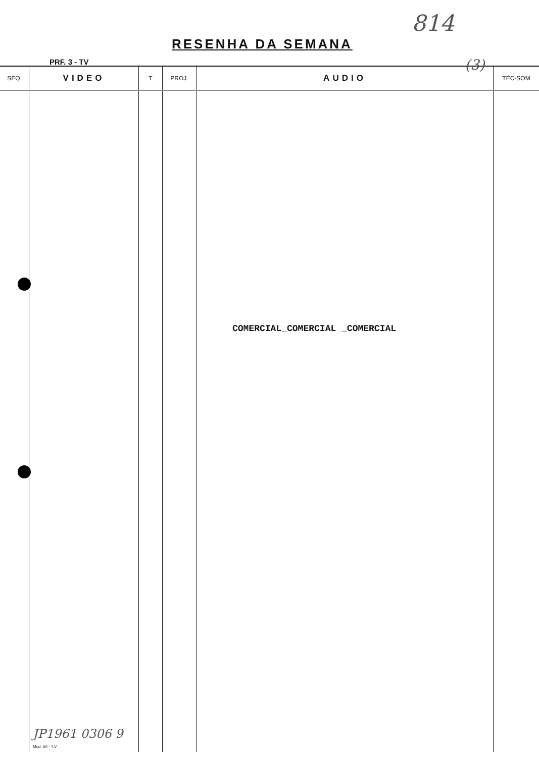RESENHA DA SEMANA
814
PRF. 3 - TV (3)
| SEQ. | VIDEO | T | PROJ. | AUDIO | TÉC-SOM |
| --- | --- | --- | --- | --- | --- |
| | | | | COMERCIAL_COMERCIAL _COMERCIAL | |
JP1961 0306 9
Mod. 50 - T.V.